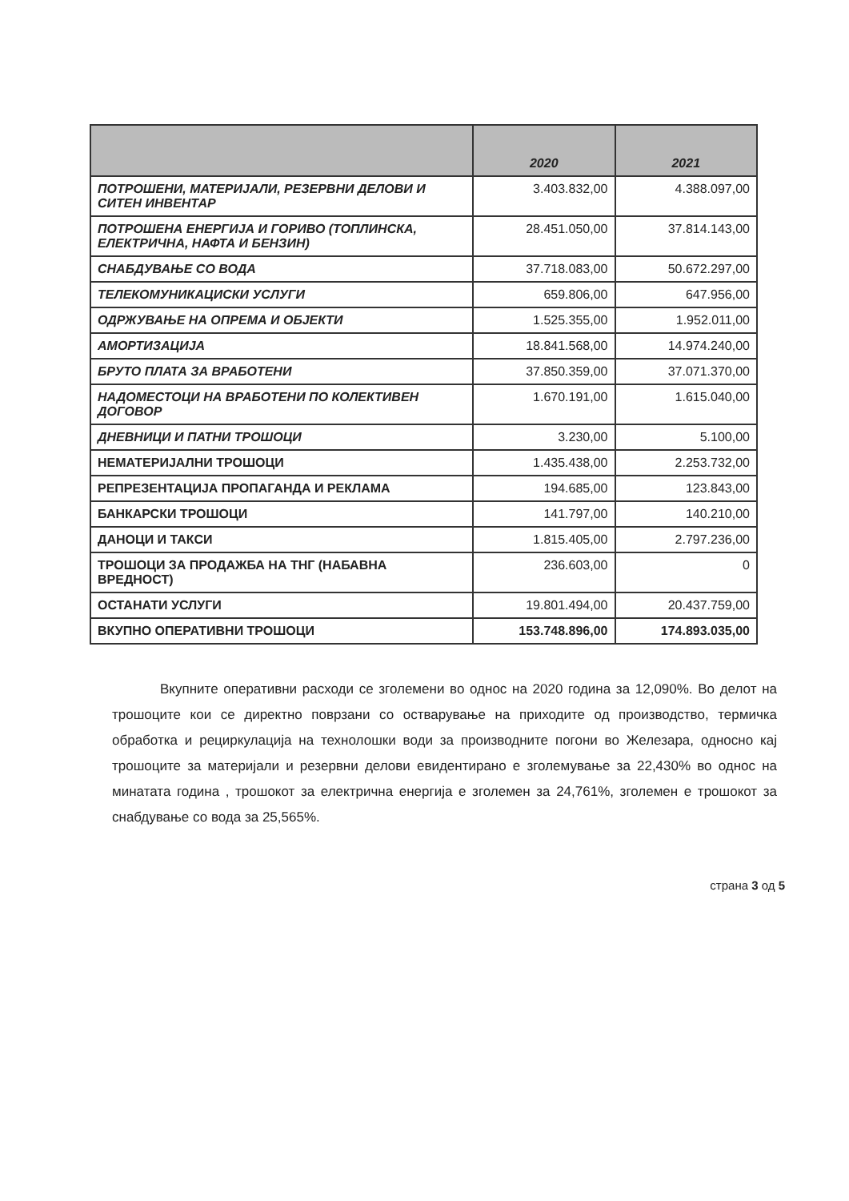| | 2020 | 2021 |
| --- | --- | --- |
| ПОТРОШЕНИ, МАТЕРИЈАЛИ, РЕЗЕРВНИ ДЕЛОВИ И СИТЕН ИНВЕНТАР | 3.403.832,00 | 4.388.097,00 |
| ПОТРОШЕНА ЕНЕРГИЈА И ГОРИВО (ТОПЛИНСКА, ЕЛЕКТРИЧНА, НАФТА И БЕНЗИН) | 28.451.050,00 | 37.814.143,00 |
| СНАБДУВАЊЕ СО ВОДА | 37.718.083,00 | 50.672.297,00 |
| ТЕЛЕКОМУНИКАЦИСКИ УСЛУГИ | 659.806,00 | 647.956,00 |
| ОДРЖУВАЊЕ НА ОПРЕМА И ОБЈЕКТИ | 1.525.355,00 | 1.952.011,00 |
| АМОРТИЗАЦИЈА | 18.841.568,00 | 14.974.240,00 |
| БРУТО ПЛАТА ЗА ВРАБОТЕНИ | 37.850.359,00 | 37.071.370,00 |
| НАДОМЕСТОЦИ НА ВРАБОТЕНИ ПО КОЛЕКТИВЕН ДОГОВОР | 1.670.191,00 | 1.615.040,00 |
| ДНЕВНИЦИ И ПАТНИ ТРОШОЦИ | 3.230,00 | 5.100,00 |
| НЕМАТЕРИЈАЛНИ ТРОШОЦИ | 1.435.438,00 | 2.253.732,00 |
| РЕПРЕЗЕНТАЦИЈА ПРОПАГАНДА И РЕКЛАМА | 194.685,00 | 123.843,00 |
| БАНКАРСКИ ТРОШОЦИ | 141.797,00 | 140.210,00 |
| ДАНОЦИ И ТАКСИ | 1.815.405,00 | 2.797.236,00 |
| ТРОШОЦИ ЗА ПРОДАЖБА НА ТНГ (НАБАВНА ВРЕДНОСТ) | 236.603,00 | 0 |
| ОСТАНАТИ УСЛУГИ | 19.801.494,00 | 20.437.759,00 |
| ВКУПНО ОПЕРАТИВНИ ТРОШОЦИ | 153.748.896,00 | 174.893.035,00 |
Вкупните оперативни расходи се зголемени во однос на 2020 година за 12,090%. Во делот на трошоците кои се директно поврзани со остварување на приходите од производство, термичка обработка и рециркулација на технолошки води за производните погони во Железара, односно кај трошоците за материјали и резервни делови евидентирано е зголемување за 22,430% во однос на минатата година , трошокот за електрична енергија е зголемен за 24,761%, зголемен е трошокот за снабдување со вода за 25,565%.
страна 3 од 5